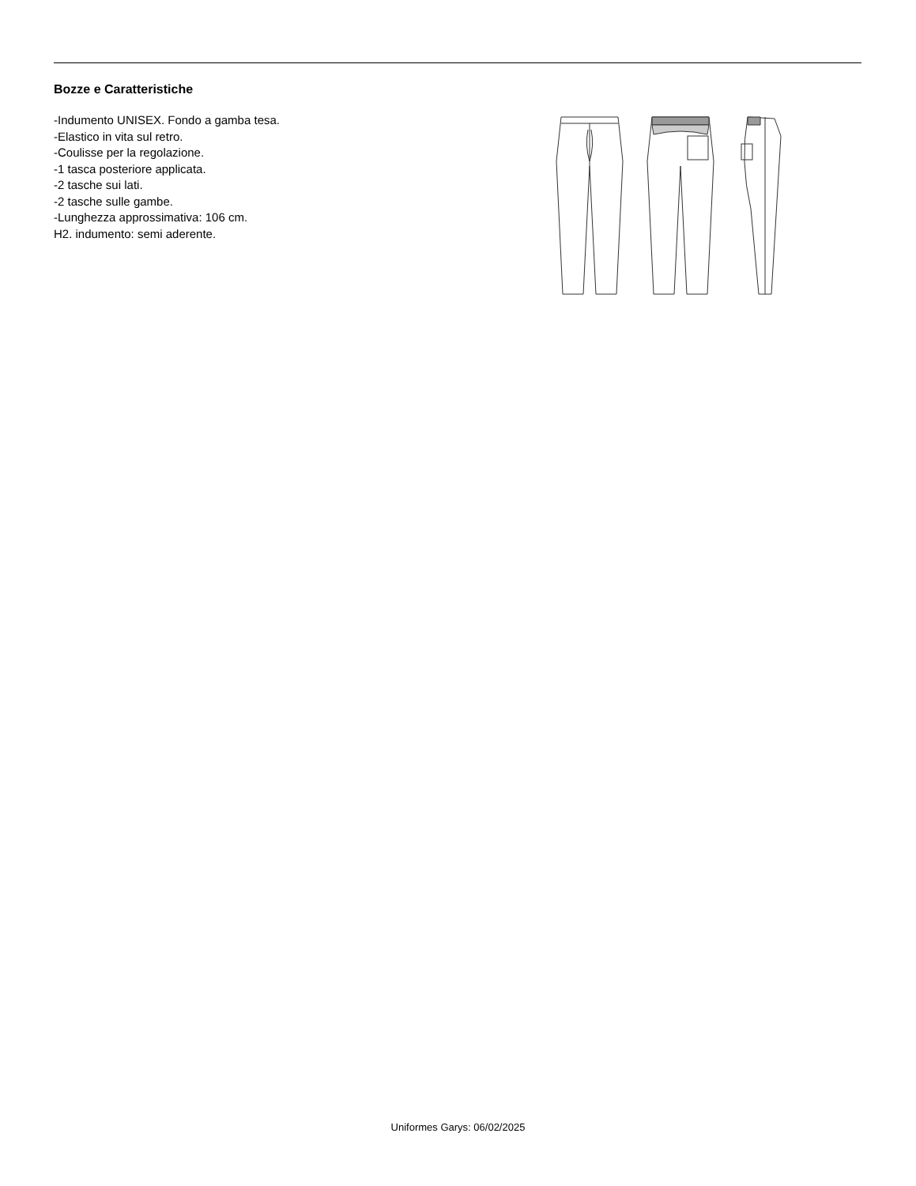Bozze e Caratteristiche
-Indumento UNISEX. Fondo a gamba tesa.
-Elastico in vita sul retro.
-Coulisse per la regolazione.
-1 tasca posteriore applicata.
-2 tasche sui lati.
-2 tasche sulle gambe.
-Lunghezza approssimativa: 106 cm.
H2. indumento: semi aderente.
Uniformes Garys: 06/02/2025